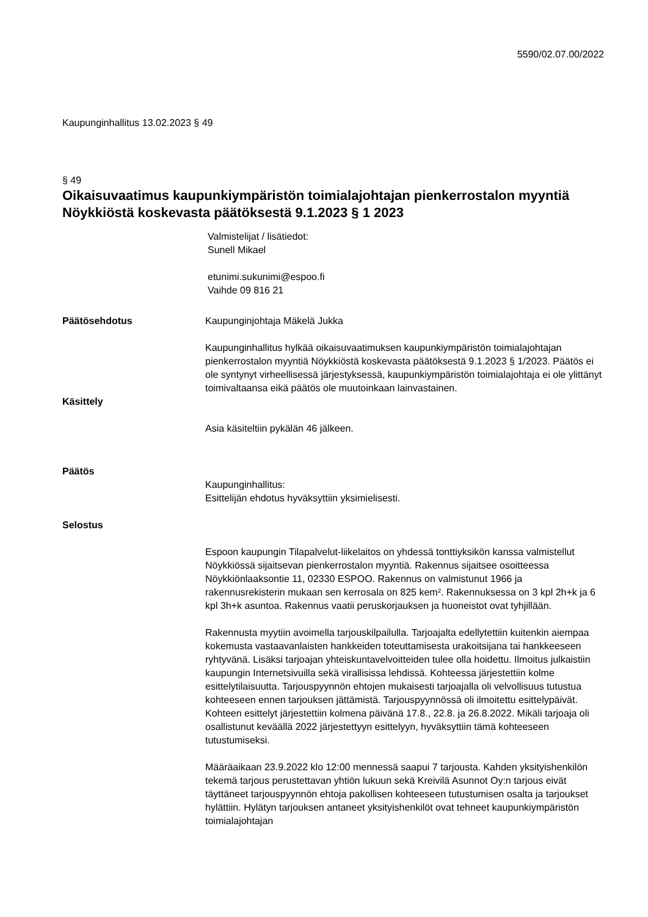5590/02.07.00/2022
Kaupunginhallitus 13.02.2023 § 49
§ 49
Oikaisuvaatimus kaupunkiympäristön toimialajohtajan pienkerrostalon myyntiä Nöykkiöstä koskevasta päätöksestä 9.1.2023 § 1 2023
Valmistelijat / lisätiedot:
Sunell Mikael
etunimi.sukunimi@espoo.fi
Vaihde 09 816 21
Päätösehdotus Kaupunginjohtaja Mäkelä Jukka
Kaupunginhallitus hylkää oikaisuvaatimuksen kaupunkiympäristön toimialajohtajan pienkerrostalon myyntiä Nöykkiöstä koskevasta päätöksestä 9.1.2023 § 1/2023. Päätös ei ole syntynyt virheellisessä järjestyksessä, kaupunkiympäristön toimialajohtaja ei ole ylittänyt toimivaltaansa eikä päätös ole muutoinkaan lainvastainen.
Käsittely
Asia käsiteltiin pykälän 46 jälkeen.
Päätös
Kaupunginhallitus:
Esittelijän ehdotus hyväksyttiin yksimielisesti.
Selostus
Espoon kaupungin Tilapalvelut-liikelaitos on yhdessä tonttiyksikön kanssa valmistellut Nöykkiössä sijaitsevan pienkerrostalon myyntiä. Rakennus sijaitsee osoitteessa Nöykkiönlaaksontie 11, 02330 ESPOO. Rakennus on valmistunut 1966 ja rakennusrekisterin mukaan sen kerrosala on 825 kem². Rakennuksessa on 3 kpl 2h+k ja 6 kpl 3h+k asuntoa. Rakennus vaatii peruskorjauksen ja huoneistot ovat tyhjillään.
Rakennusta myytiin avoimella tarjouskilpailulla. Tarjoajalta edellytettiin kuitenkin aiempaa kokemusta vastaavanlaisten hankkeiden toteuttamisesta urakoitsijana tai hankkeeseen ryhtyvänä. Lisäksi tarjoajan yhteiskuntavelvoitteiden tulee olla hoidettu. Ilmoitus julkaistiin kaupungin Internetsivuilla sekä virallisissa lehdissä. Kohteessa järjestettiin kolme esittelytilaisuutta. Tarjouspyynnön ehtojen mukaisesti tarjoajalla oli velvollisuus tutustua kohteeseen ennen tarjouksen jättämistä. Tarjouspyynnössä oli ilmoitettu esittelypäivät. Kohteen esittelyt järjestettiin kolmena päivänä 17.8., 22.8. ja 26.8.2022. Mikäli tarjoaja oli osallistunut keväällä 2022 järjestettyyn esittelyyn, hyväksyttiin tämä kohteeseen tutustumiseksi.
Määräaikaan 23.9.2022 klo 12:00 mennessä saapui 7 tarjousta. Kahden yksityishenkilön tekemä tarjous perustettavan yhtiön lukuun sekä Kreivilä Asunnot Oy:n tarjous eivät täyttäneet tarjouspyynnön ehtoja pakollisen kohteeseen tutustumisen osalta ja tarjoukset hylättiin. Hylätyn tarjouksen antaneet yksityishenkilöt ovat tehneet kaupunkiympäristön toimialajohtajan